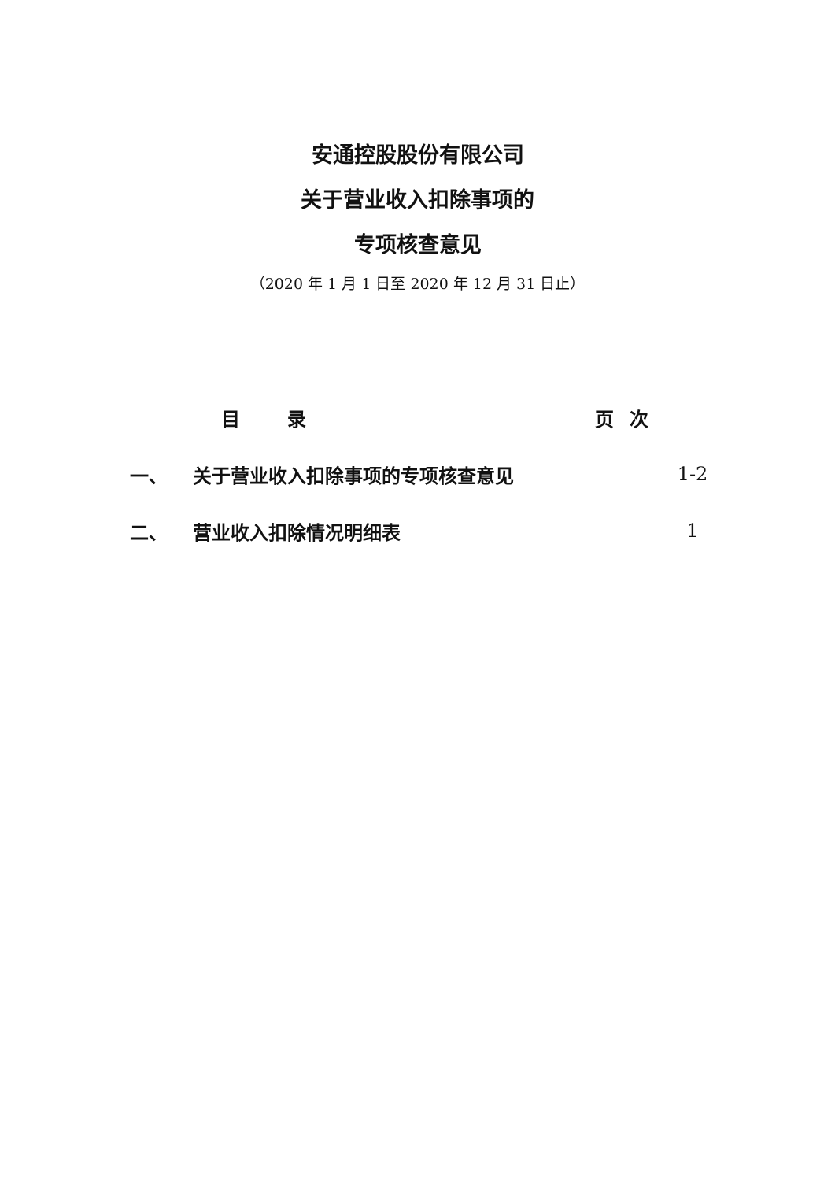安通控股股份有限公司
关于营业收入扣除事项的
专项核查意见
（2020 年 1 月 1 日至 2020 年 12 月 31 日止）
目录 页次
一、 关于营业收入扣除事项的专项核查意见 1-2
二、 营业收入扣除情况明细表 1